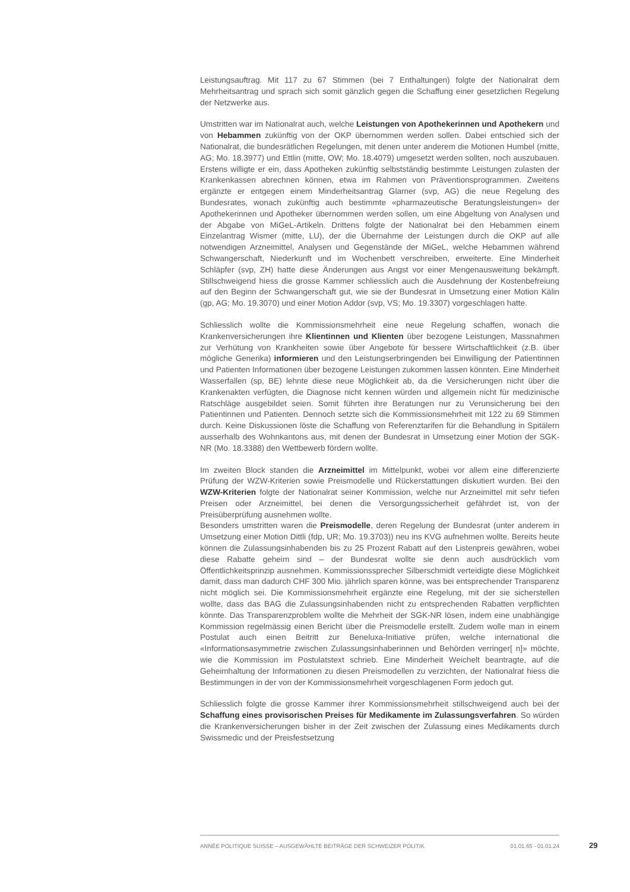Leistungsauftrag. Mit 117 zu 67 Stimmen (bei 7 Enthaltungen) folgte der Nationalrat dem Mehrheitsantrag und sprach sich somit gänzlich gegen die Schaffung einer gesetzlichen Regelung der Netzwerke aus.
Umstritten war im Nationalrat auch, welche Leistungen von Apothekerinnen und Apothekern und von Hebammen zukünftig von der OKP übernommen werden sollen. Dabei entschied sich der Nationalrat, die bundesrätlichen Regelungen, mit denen unter anderem die Motionen Humbel (mitte, AG; Mo. 18.3977) und Ettlin (mitte, OW; Mo. 18.4079) umgesetzt werden sollten, noch auszubauen. Erstens willigte er ein, dass Apotheken zukünftig selbstständig bestimmte Leistungen zulasten der Krankenkassen abrechnen können, etwa im Rahmen von Präventionsprogrammen. Zweitens ergänzte er entgegen einem Minderheitsantrag Glarner (svp, AG) die neue Regelung des Bundesrates, wonach zukünftig auch bestimmte «pharmazeutische Beratungsleistungen» der Apothekerinnen und Apotheker übernommen werden sollen, um eine Abgeltung von Analysen und der Abgabe von MiGeL-Artikeln. Drittens folgte der Nationalrat bei den Hebammen einem Einzelantrag Wismer (mitte, LU), der die Übernahme der Leistungen durch die OKP auf alle notwendigen Arzneimittel, Analysen und Gegenstände der MiGeL, welche Hebammen während Schwangerschaft, Niederkunft und im Wochenbett verschreiben, erweiterte. Eine Minderheit Schläpfer (svp, ZH) hatte diese Änderungen aus Angst vor einer Mengenausweitung bekämpft. Stillschweigend hiess die grosse Kammer schliesslich auch die Ausdehnung der Kostenbefreiung auf den Beginn der Schwangerschaft gut, wie sie der Bundesrat in Umsetzung einer Motion Kälin (gp, AG; Mo. 19.3070) und einer Motion Addor (svp, VS; Mo. 19.3307) vorgeschlagen hatte.
Schliesslich wollte die Kommissionsmehrheit eine neue Regelung schaffen, wonach die Krankenversicherungen ihre Klientinnen und Klienten über bezogene Leistungen, Massnahmen zur Verhütung von Krankheiten sowie über Angebote für bessere Wirtschaftlichkeit (z.B. über mögliche Generika) informieren und den Leistungserbringenden bei Einwilligung der Patientinnen und Patienten Informationen über bezogene Leistungen zukommen lassen könnten. Eine Minderheit Wasserfallen (sp, BE) lehnte diese neue Möglichkeit ab, da die Versicherungen nicht über die Krankenakten verfügten, die Diagnose nicht kennen würden und allgemein nicht für medizinische Ratschläge ausgebildet seien. Somit führten ihre Beratungen nur zu Verunsicherung bei den Patientinnen und Patienten. Dennoch setzte sich die Kommissionsmehrheit mit 122 zu 69 Stimmen durch. Keine Diskussionen löste die Schaffung von Referenztarifen für die Behandlung in Spitälern ausserhalb des Wohnkantons aus, mit denen der Bundesrat in Umsetzung einer Motion der SGK-NR (Mo. 18.3388) den Wettbewerb fördern wollte.
Im zweiten Block standen die Arzneimittel im Mittelpunkt, wobei vor allem eine differenzierte Prüfung der WZW-Kriterien sowie Preismodelle und Rückerstattungen diskutiert wurden. Bei den WZW-Kriterien folgte der Nationalrat seiner Kommission, welche nur Arzneimittel mit sehr tiefen Preisen oder Arzneimittel, bei denen die Versorgungssicherheit gefährdet ist, von der Preisüberprüfung ausnehmen wollte.
Besonders umstritten waren die Preismodelle, deren Regelung der Bundesrat (unter anderem in Umsetzung einer Motion Dittli (fdp, UR; Mo. 19.3703)) neu ins KVG aufnehmen wollte. Bereits heute können die Zulassungsinhabenden bis zu 25 Prozent Rabatt auf den Listenpreis gewähren, wobei diese Rabatte geheim sind – der Bundesrat wollte sie denn auch ausdrücklich vom Öffentlichkeitsprinzip ausnehmen. Kommissionssprecher Silberschmidt verteidigte diese Möglichkeit damit, dass man dadurch CHF 300 Mio. jährlich sparen könne, was bei entsprechender Transparenz nicht möglich sei. Die Kommissionsmehrheit ergänzte eine Regelung, mit der sie sicherstellen wollte, dass das BAG die Zulassungsinhabenden nicht zu entsprechenden Rabatten verpflichten könnte. Das Transparenzproblem wollte die Mehrheit der SGK-NR lösen, indem eine unabhängige Kommission regelmässig einen Bericht über die Preismodelle erstellt. Zudem wolle man in einem Postulat auch einen Beitritt zur Beneluxa-Initiative prüfen, welche international die «Informationsasymmetrie zwischen Zulassungsinhaberinnen und Behörden verringer[ n]» möchte, wie die Kommission im Postulatstext schrieb. Eine Minderheit Weichelt beantragte, auf die Geheimhaltung der Informationen zu diesen Preismodellen zu verzichten, der Nationalrat hiess die Bestimmungen in der von der Kommissionsmehrheit vorgeschlagenen Form jedoch gut.
Schliesslich folgte die grosse Kammer ihrer Kommissionsmehrheit stillschweigend auch bei der Schaffung eines provisorischen Preises für Medikamente im Zulassungsverfahren. So würden die Krankenversicherungen bisher in der Zeit zwischen der Zulassung eines Medikaments durch Swissmedic und der Preisfestsetzung
ANNÉE POLITIQUE SUISSE – AUSGEWÄHLTE BEITRÄGE DER SCHWEIZER POLITIK 01.01.65 - 01.01.24
29